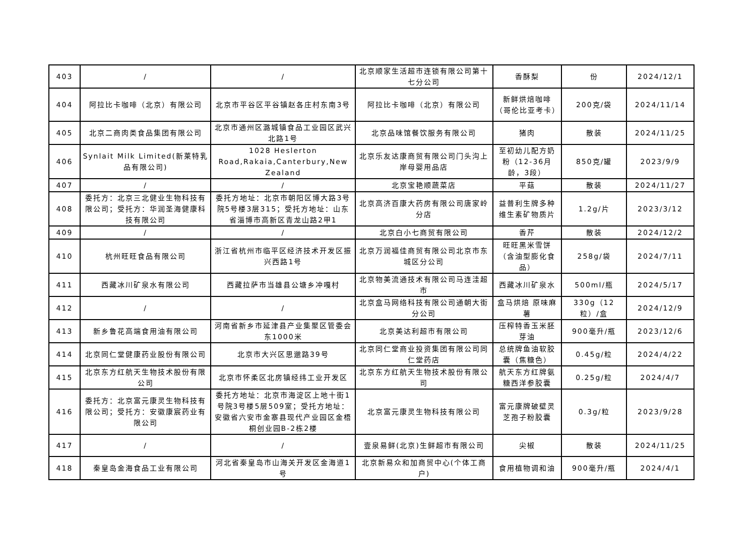| 403 | / | / | 北京顺家生活超市连锁有限公司第十七分公司 | 香酥梨 | 份 | 2024/12/1 |
| 404 | 阿拉比卡咖啡（北京）有限公司 | 北京市平谷区平谷镇赵各庄村东南3号 | 阿拉比卡咖啡（北京）有限公司 | 新鲜烘焙咖啡（哥伦比亚考卡） | 200克/袋 | 2024/11/14 |
| 405 | 北京二商肉类食品集团有限公司 | 北京市通州区潞城镇食品工业园区武兴北路1号 | 北京品味馆餐饮服务有限公司 | 猪肉 | 散装 | 2024/11/25 |
| 406 | Synlait Milk Limited(新莱特乳品有限公司) | 1028 Heslerton Road,Rakaia,Canterbury,New Zealand | 北京乐友达康商贸有限公司门头沟上岸母婴用品店 | 至初幼儿配方奶粉（12-36月龄，3段） | 850克/罐 | 2023/9/9 |
| 407 | / | / | 北京宝艳顺蔬菜店 | 平菇 | 散装 | 2024/11/27 |
| 408 | 委托方：北京三北健业生物科技有限公司；受托方：华润圣海健康科技有限公司 | 委托方地址：北京市朝阳区博大路3号院5号楼3层315；受托方地址：山东省淄博市高新区青龙山路2甲1 | 北京高济百康大药房有限公司唐家岭分店 | 益普利生牌多种维生素矿物质片 | 1.2g/片 | 2023/3/12 |
| 409 | / | / | 北京白小七商贸有限公司 | 香芹 | 散装 | 2024/12/2 |
| 410 | 杭州旺旺食品有限公司 | 浙江省杭州市临平区经济技术开发区振兴西路1号 | 北京万润福佳商贸有限公司北京市东城区分公司 | 旺旺黑米雪饼（含油型膨化食品） | 258g/袋 | 2024/7/11 |
| 411 | 西藏冰川矿泉水有限公司 | 西藏拉萨市当雄县公塘乡冲嘎村 | 北京物美流通技术有限公司马连洼超市 | 西藏冰川矿泉水 | 500ml/瓶 | 2024/5/17 |
| 412 | / | / | 北京盒马网络科技有限公司通朝大街分公司 | 盒马烘焙 原味麻薯 | 330g（12粒）/盒 | 2024/12/9 |
| 413 | 新乡鲁花高端食用油有限公司 | 河南省新乡市延津县产业集聚区管委会东1000米 | 北京美达利超市有限公司 | 压榨特香玉米胚芽油 | 900毫升/瓶 | 2023/12/6 |
| 414 | 北京同仁堂健康药业股份有限公司 | 北京市大兴区思邈路39号 | 北京同仁堂商业投资集团有限公司同仁堂药店 | 总统牌鱼油软胶囊（焦糖色） | 0.45g/粒 | 2024/4/22 |
| 415 | 北京东方红航天生物技术股份有限公司 | 北京市怀柔区北房镇经纬工业开发区 | 北京东方红航天生物技术股份有限公司 | 航天东方红牌氨糖西洋参胶囊 | 0.25g/粒 | 2024/4/7 |
| 416 | 委托方：北京富元康灵生物科技有限公司；受托方：安徽康宸药业有限公司 | 委托方地址：北京市海淀区上地十街1号院3号楼5层509室；受托方地址：安徽省六安市金寨县现代产业园区金梧桐创业园B-2栋2楼 | 北京富元康灵生物科技有限公司 | 富元康牌破壁灵芝孢子粉胶囊 | 0.3g/粒 | 2023/9/28 |
| 417 | / | / | 壹泉易鲜(北京)生鲜超市有限公司 | 尖椒 | 散装 | 2024/11/25 |
| 418 | 秦皇岛金海食品工业有限公司 | 河北省秦皇岛市山海关开发区金海道1号 | 北京新易众和加商贸中心(个体工商户) | 食用植物调和油 | 900毫升/瓶 | 2024/4/1 |